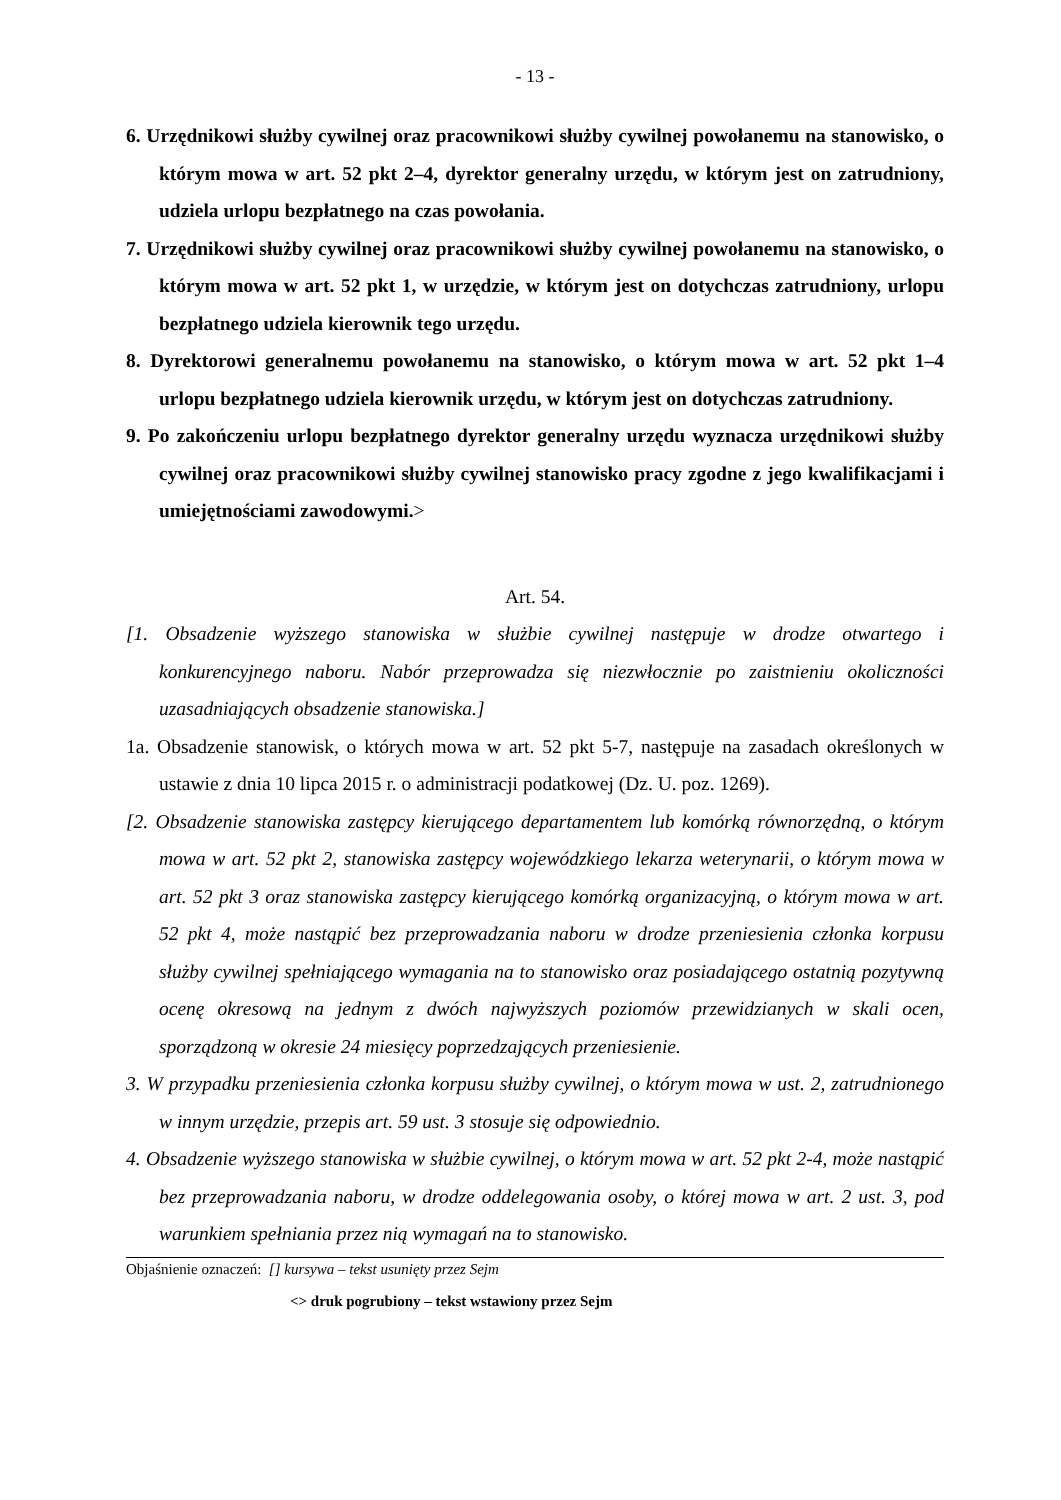- 13 -
6. Urzędnikowi służby cywilnej oraz pracownikowi służby cywilnej powołanemu na stanowisko, o którym mowa w art. 52 pkt 2–4, dyrektor generalny urzędu, w którym jest on zatrudniony, udziela urlopu bezpłatnego na czas powołania.
7. Urzędnikowi służby cywilnej oraz pracownikowi służby cywilnej powołanemu na stanowisko, o którym mowa w art. 52 pkt 1, w urzędzie, w którym jest on dotychczas zatrudniony, urlopu bezpłatnego udziela kierownik tego urzędu.
8. Dyrektorowi generalnemu powołanemu na stanowisko, o którym mowa w art. 52 pkt 1–4 urlopu bezpłatnego udziela kierownik urzędu, w którym jest on dotychczas zatrudniony.
9. Po zakończeniu urlopu bezpłatnego dyrektor generalny urzędu wyznacza urzędnikowi służby cywilnej oraz pracownikowi służby cywilnej stanowisko pracy zgodne z jego kwalifikacjami i umiejętnościami zawodowymi.>
Art. 54.
[1. Obsadzenie wyższego stanowiska w służbie cywilnej następuje w drodze otwartego i konkurencyjnego naboru. Nabór przeprowadza się niezwłocznie po zaistnieniu okoliczności uzasadniających obsadzenie stanowiska.]
1a. Obsadzenie stanowisk, o których mowa w art. 52 pkt 5-7, następuje na zasadach określonych w ustawie z dnia 10 lipca 2015 r. o administracji podatkowej (Dz. U. poz. 1269).
[2. Obsadzenie stanowiska zastępcy kierującego departamentem lub komórką równorzędną, o którym mowa w art. 52 pkt 2, stanowiska zastępcy wojewódzkiego lekarza weterynarii, o którym mowa w art. 52 pkt 3 oraz stanowiska zastępcy kierującego komórką organizacyjną, o którym mowa w art. 52 pkt 4, może nastąpić bez przeprowadzania naboru w drodze przeniesienia członka korpusu służby cywilnej spełniającego wymagania na to stanowisko oraz posiadającego ostatnią pozytywną ocenę okresową na jednym z dwóch najwyższych poziomów przewidzianych w skali ocen, sporządzoną w okresie 24 miesięcy poprzedzających przeniesienie.
3. W przypadku przeniesienia członka korpusu służby cywilnej, o którym mowa w ust. 2, zatrudnionego w innym urzędzie, przepis art. 59 ust. 3 stosuje się odpowiednio.
4. Obsadzenie wyższego stanowiska w służbie cywilnej, o którym mowa w art. 52 pkt 2-4, może nastąpić bez przeprowadzania naboru, w drodze oddelegowania osoby, o której mowa w art. 2 ust. 3, pod warunkiem spełniania przez nią wymagań na to stanowisko.
Objaśnienie oznaczeń: [] kursywa – tekst usunięty przez Sejm
<> druk pogrubiony – tekst wstawiony przez Sejm